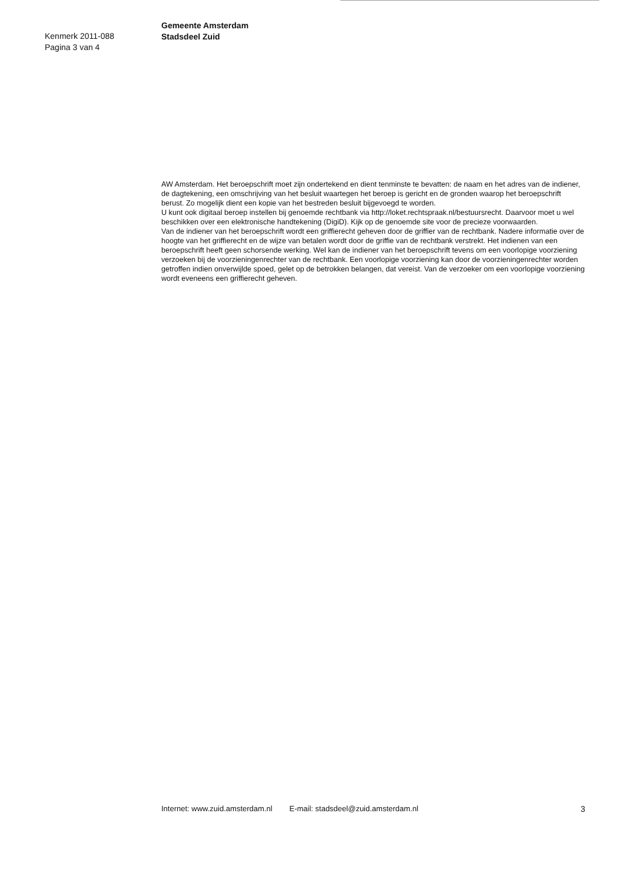Kenmerk 2011-088
Pagina 3 van 4
Gemeente Amsterdam
Stadsdeel Zuid
AW Amsterdam. Het beroepschrift moet zijn ondertekend en dient tenminste te bevatten: de naam en het adres van de indiener, de dagtekening, een omschrijving van het besluit waartegen het beroep is gericht en de gronden waarop het beroepschrift berust. Zo mogelijk dient een kopie van het bestreden besluit bijgevoegd te worden.
U kunt ook digitaal beroep instellen bij genoemde rechtbank via http://loket.rechtspraak.nl/bestuursrecht. Daarvoor moet u wel beschikken over een elektronische handtekening (DigiD). Kijk op de genoemde site voor de precieze voorwaarden.
Van de indiener van het beroepschrift wordt een griffierecht geheven door de griffier van de rechtbank. Nadere informatie over de hoogte van het griffierecht en de wijze van betalen wordt door de griffie van de rechtbank verstrekt. Het indienen van een beroepschrift heeft geen schorsende werking. Wel kan de indiener van het beroepschrift tevens om een voorlopige voorziening verzoeken bij de voorzieningenrechter van de rechtbank. Een voorlopige voorziening kan door de voorzieningenrechter worden getroffen indien onverwijlde spoed, gelet op de betrokken belangen, dat vereist. Van de verzoeker om een voorlopige voorziening wordt eveneens een griffierecht geheven.
Internet: www.zuid.amsterdam.nl E-mail: stadsdeel@zuid.amsterdam.nl 3